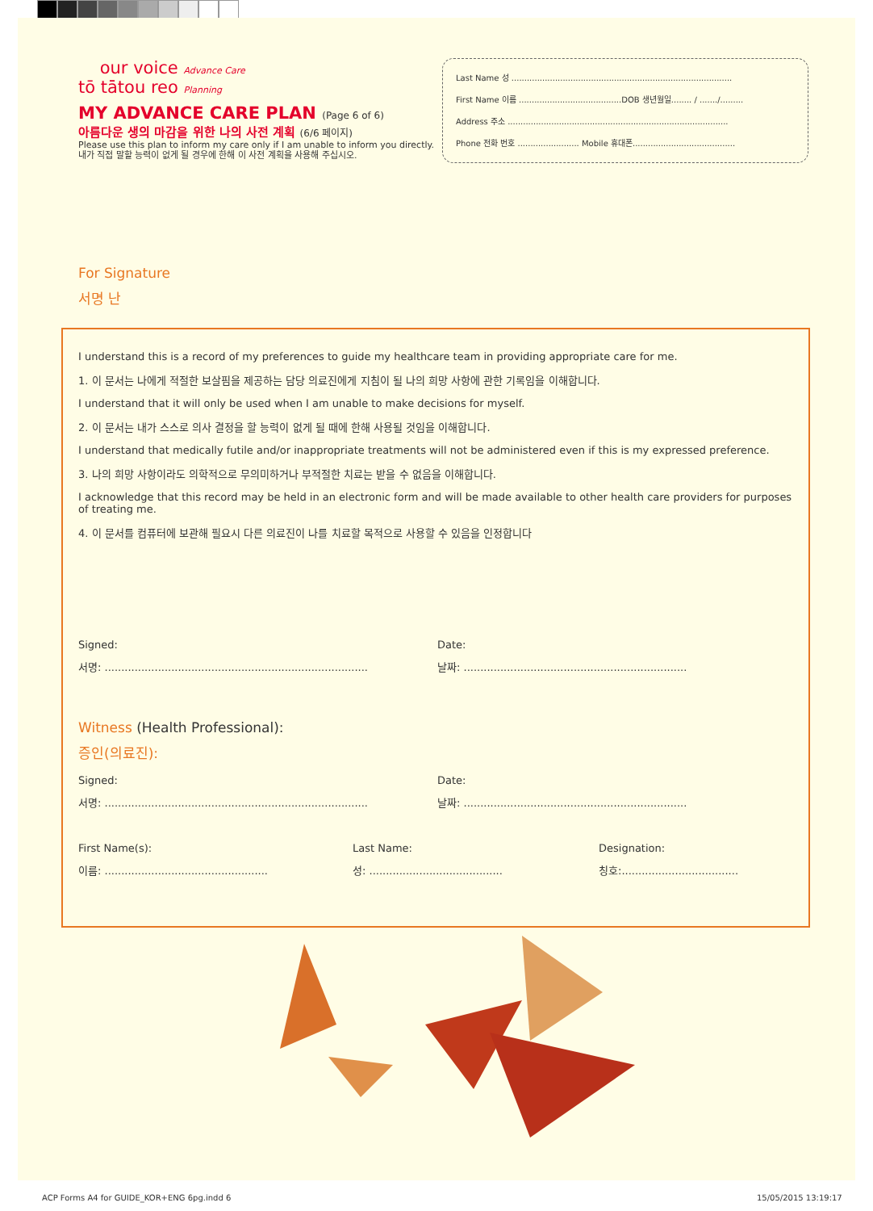our voice Advance Care
tō tātou reo Planning
MY ADVANCE CARE PLAN (Page 6 of 6)
아름다운 생의 마감을 위한 나의 사전 계획 (6/6 페이지)
Please use this plan to inform my care only if I am unable to inform you directly.
내가 직접 말할 능력이 없게 될 경우에 한해 이 사전 계획을 사용해 주십시오.
Last Name 성 ......................................................................................
First Name 이름 ........................................DOB 생년월일........ / ......./.........
Address 주소 ......................................................................................
Phone 전화 번호 ........................ Mobile 휴대폰........................................
For Signature
서명 난
I understand this is a record of my preferences to guide my healthcare team in providing appropriate care for me.
1. 이 문서는 나에게 적절한 보살핌을 제공하는 담당 의료진에게 지침이 될 나의 희망 사항에 관한 기록임을 이해합니다.
I understand that it will only be used when I am unable to make decisions for myself.
2. 이 문서는 내가 스스로 의사 결정을 할 능력이 없게 될 때에 한해 사용될 것임을 이해합니다.
I understand that medically futile and/or inappropriate treatments will not be administered even if this is my expressed preference.
3. 나의 희망 사항이라도 의학적으로 무의미하거나 부적절한 치료는 받을 수 없음을 이해합니다.
I acknowledge that this record may be held in an electronic form and will be made available to other health care providers for purposes of treating me.
4. 이 문서를 컴퓨터에 보관해 필요시 다른 의료진이 나를 치료할 목적으로 사용할 수 있음을 인정합니다
Signed: Date:
서명: ............................................................................... 날짜: ...................................................................
Witness (Health Professional):
증인(의료진):
Signed: Date:
서명: ............................................................................... 날짜: ...................................................................
First Name(s): Last Name: Designation:
이름: ................................................. 성: ........................................ 칭호:...................................
ACP Forms A4 for GUIDE_KOR+ENG 6pg.indd 6
15/05/2015 13:19:17